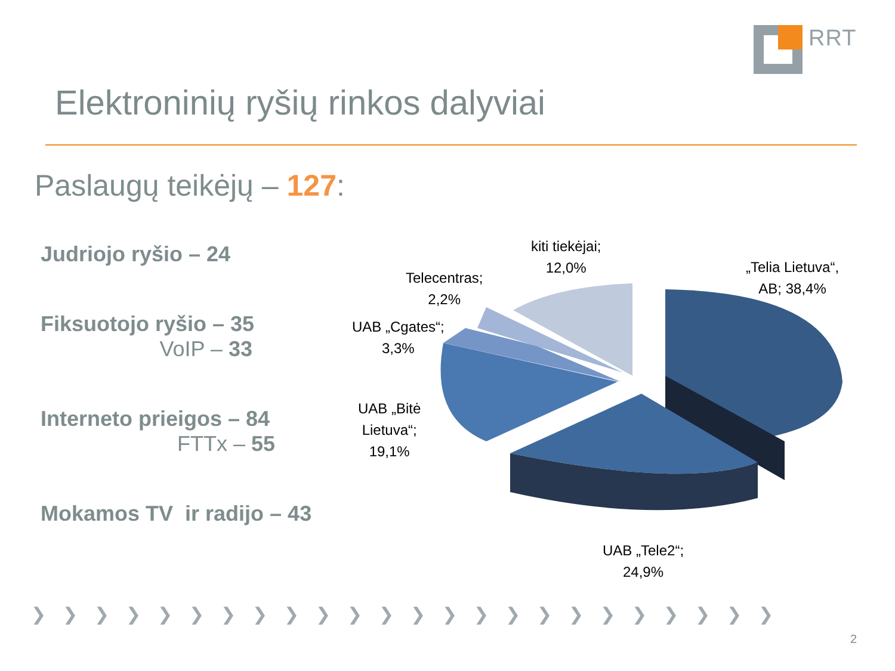RRT
Elektroninių ryšių rinkos dalyviai
Paslaugų teikėjų – 127:
Judriojo ryšio – 24
Fiksuotojo ryšio – 35
VoIP – 33
Interneto prieigos – 84
FTTx – 55
Mokamos TV ir radijo – 43
kiti tiekėjai;
12,0%
Telecentras;
2,2%
UAB „Cgates“;
3,3%
UAB „Bitė
Lietuva“;
19,1%
„Telia Lietuva“,
AB; 38,4%
UAB „Tele2“;
24,9%
❯❯❯❯❯❯❯❯❯❯❯❯❯❯❯❯❯❯❯❯❯❯❯❯
2